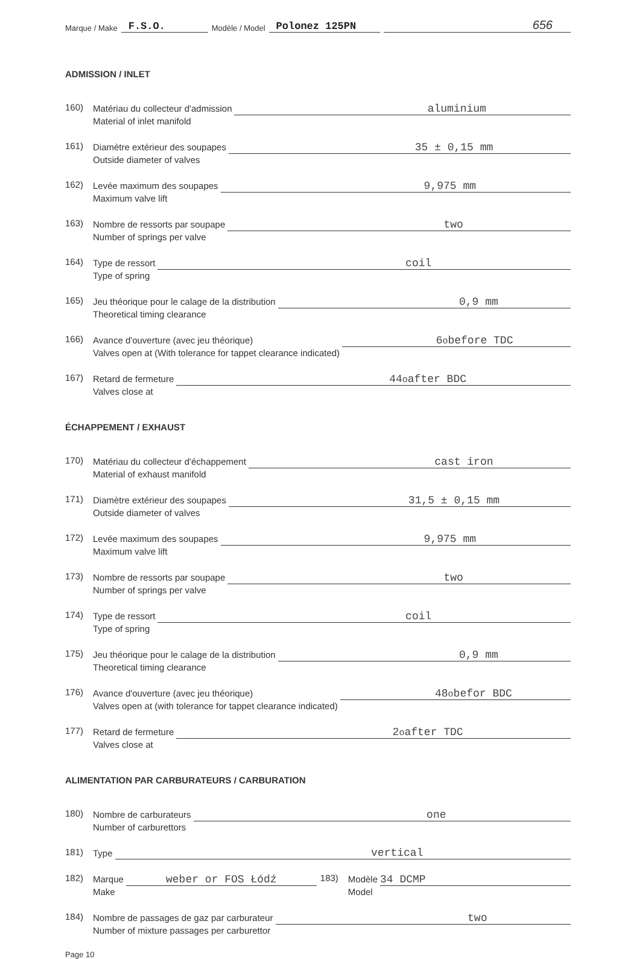Marque / Make F.S.O. Modèle / Model Polonez 125PN 656
ADMISSION / INLET
160) Matériau du collecteur d'admission
Material of inlet manifold aluminium
161) Diamètre extérieur des soupapes
Outside diameter of valves 35 ± 0,15 mm
162) Levée maximum des soupapes
Maximum valve lift 9,975 mm
163) Nombre de ressorts par soupape
Number of springs per valve two
164) Type de ressort
Type of spring coil
165) Jeu théorique pour le calage de la distribution
Theoretical timing clearance 0,9 mm
166) Avance d'ouverture (avec jeu théorique)
Valves open at (With tolerance for tappet clearance indicated) 6<sup>o</sup> before TDC
167) Retard de fermeture
Valves close at 44<sup>o</sup> after BDC
ÉCHAPPEMENT / EXHAUST
170) Matériau du collecteur d'échappement
Material of exhaust manifold cast iron
171) Diamètre extérieur des soupapes
Outside diameter of valves 31,5 ± 0,15 mm
172) Levée maximum des soupapes
Maximum valve lift 9,975 mm
173) Nombre de ressorts par soupape
Number of springs per valve two
174) Type de ressort
Type of spring coil
175) Jeu théorique pour le calage de la distribution
Theoretical timing clearance 0,9 mm
176) Avance d'ouverture (avec jeu théorique)
Valves open at (with tolerance for tappet clearance indicated) 48<sup>o</sup> befor BDC
177) Retard de fermeture
Valves close at 2<sup>o</sup> after TDC
ALIMENTATION PAR CARBURATEURS / CARBURATION
180) Nombre de carburateurs
Number of carburettors one
181) Type vertical
182) Marque
Make weber or FOS Łódź 183) Modèle
Model 34 DCMP
184) Nombre de passages de gaz par carburateur
Number of mixture passages per carburettor two
Page 10